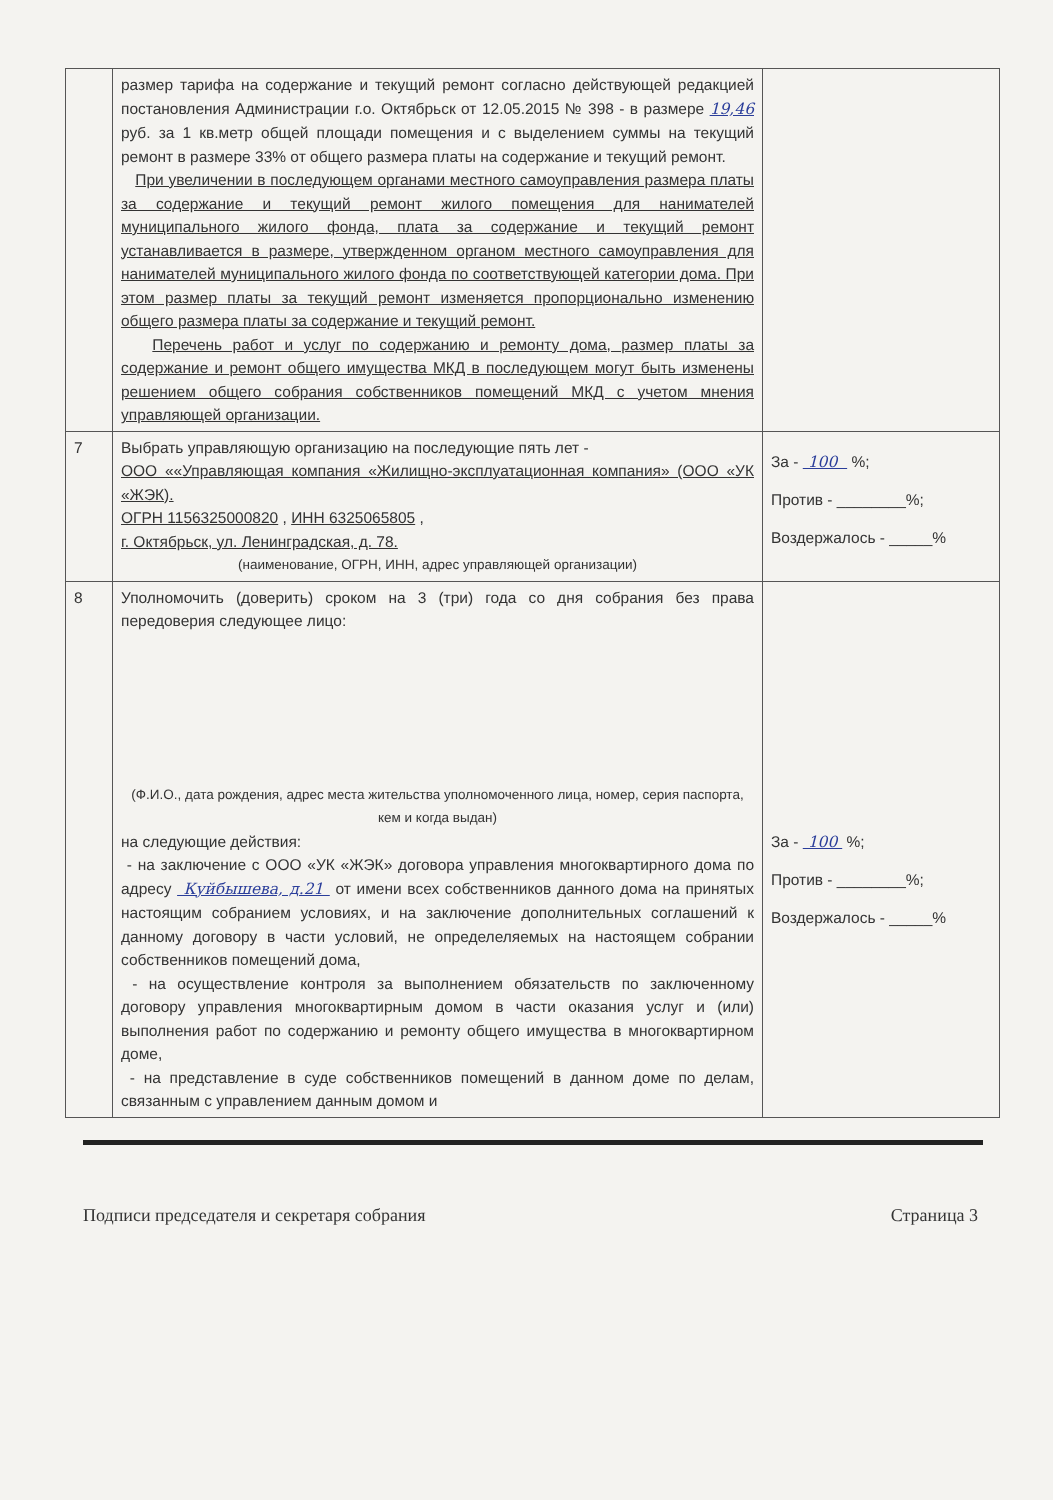| | размер тарифа на содержание и текущий ремонт согласно действующей редакцией постановления Администрации г.о. Октябрьск от 12.05.2015 № 398 - в размере 19,46 руб. за 1 кв.метр общей площади помещения и с выделением суммы на текущий ремонт в размере 33% от общего размера платы на содержание и текущий ремонт. При увеличении в последующем органами местного самоуправления размера платы за содержание и текущий ремонт жилого помещения для нанимателей муниципального жилого фонда, плата за содержание и текущий ремонт устанавливается в размере, утвержденном органом местного самоуправления для нанимателей муниципального жилого фонда по соответствующей категории дома. При этом размер платы за текущий ремонт изменяется пропорционально изменению общего размера платы за содержание и текущий ремонт. Перечень работ и услуг по содержанию и ремонту дома, размер платы за содержание и ремонт общего имущества МКД в последующем могут быть изменены решением общего собрания собственников помещений МКД с учетом мнения управляющей организации. | |
| 7 | Выбрать управляющую организацию на последующие пять лет - ООО ««Управляющая компания «Жилищно-эксплуатационная компания» (ООО «УК «ЖЭК). ОГРН 1156325000820 , ИНН 6325065805 , г. Октябрьск, ул. Ленинградская, д. 78. (наименование, ОГРН, ИНН, адрес управляющей организации) | За - 100 %; Против - ________%; Воздержалось - _____% |
| 8 | Уполномочить (доверить) сроком на 3 (три) года со дня собрания без права передоверия следующее лицо: (Ф.И.О., дата рождения, адрес места жительства уполномоченного лица, номер, серия паспорта, кем и когда выдан) на следующие действия: - на заключение с ООО «УК «ЖЭК» договора управления многоквартирного дома по адресу Куйбышева, д.21 от имени всех собственников данного дома на принятых настоящим собранием условиях, и на заключение дополнительных соглашений к данному договору в части условий, не определеляемых на настоящем собрании собственников помещений дома, - на осуществление контроля за выполнением обязательств по заключенному договору управления многоквартирным домом в части оказания услуг и (или) выполнения работ по содержанию и ремонту общего имущества в многоквартирном доме, - на представление в суде собственников помещений в данном доме по делам, связанным с управлением данным домом и | За - 100 %; Против - ________%; Воздержалось - _____% |
Подписи председателя и секретаря собрания Страница 3